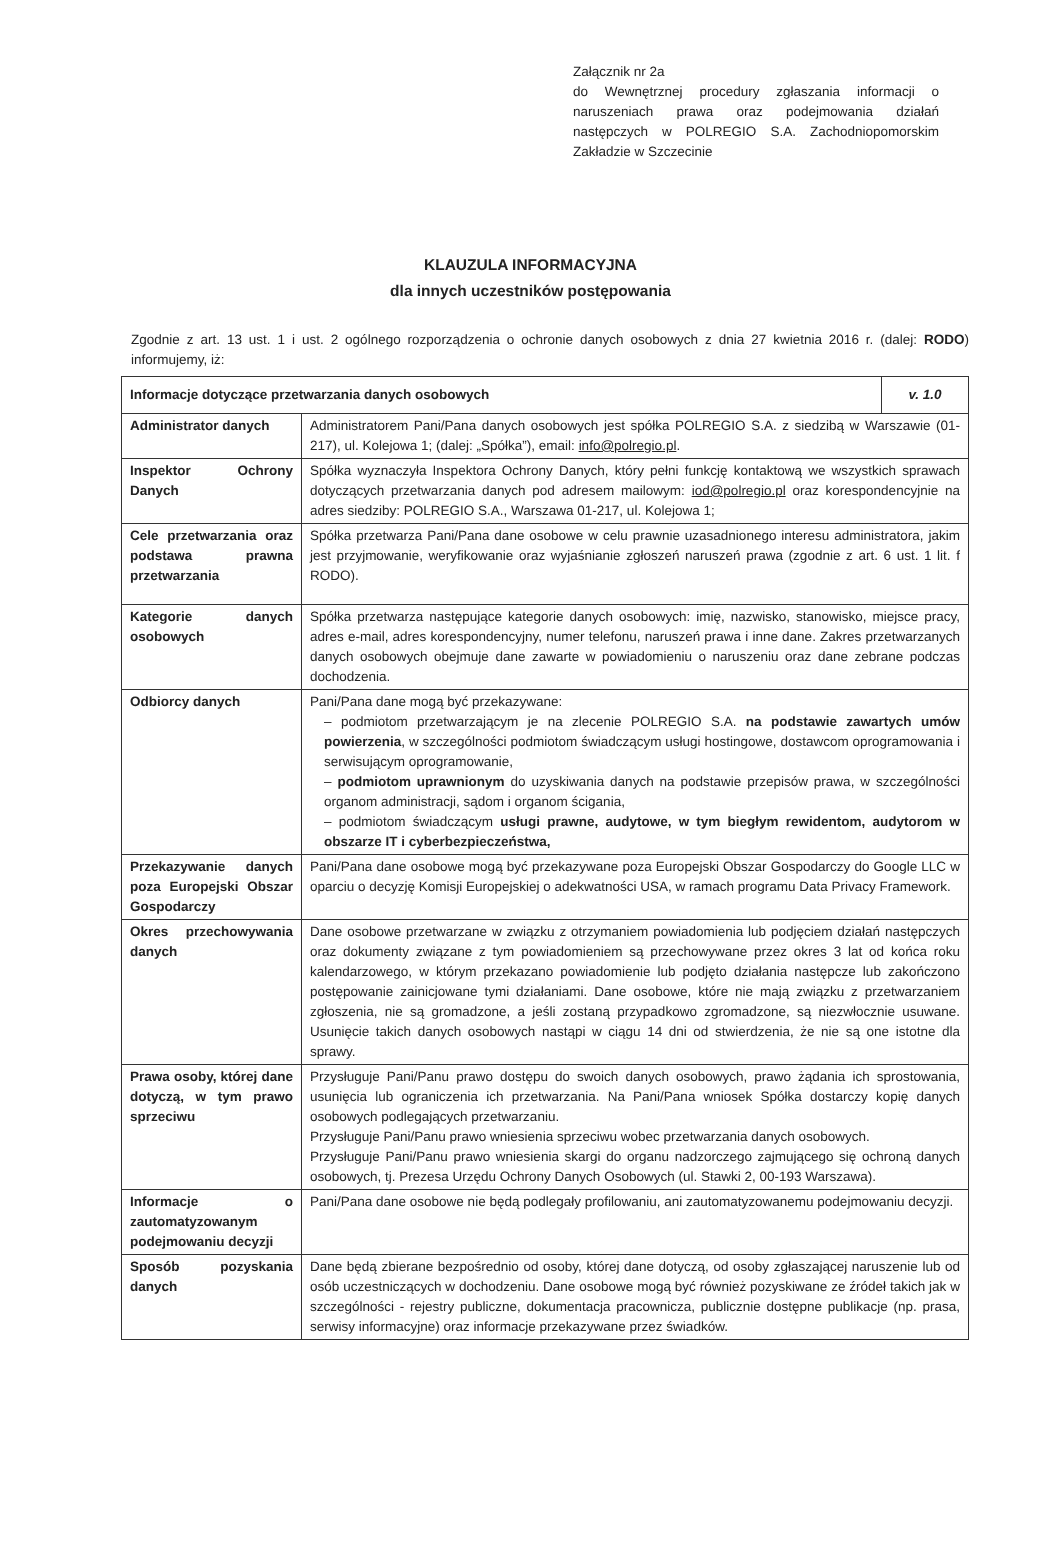Załącznik nr 2a
do Wewnętrznej procedury zgłaszania informacji o naruszeniach prawa oraz podejmowania działań następczych w POLREGIO S.A. Zachodniopomorskim Zakładzie w Szczecinie
KLAUZULA INFORMACYJNA
dla innych uczestników postępowania
Zgodnie z art. 13 ust. 1 i ust. 2 ogólnego rozporządzenia o ochronie danych osobowych z dnia 27 kwietnia 2016 r. (dalej: RODO) informujemy, iż:
| Informacje dotyczące przetwarzania danych osobowych | | v. 1.0 |
| --- | --- | --- |
| Administrator danych | Administratorem Pani/Pana danych osobowych jest spółka POLREGIO S.A. z siedzibą w Warszawie (01-217), ul. Kolejowa 1; (dalej: „Spółka”), email: info@polregio.pl . | |
| Inspektor Ochrony Danych | Spółka wyznaczyła Inspektora Ochrony Danych, który pełni funkcję kontaktową we wszystkich sprawach dotyczących przetwarzania danych pod adresem mailowym: iod@polregio.pl oraz korespondencyjnie na adres siedziby: POLREGIO S.A., Warszawa 01-217, ul. Kolejowa 1; | |
| Cele przetwarzania oraz podstawa prawna przetwarzania | Spółka przetwarza Pani/Pana dane osobowe w celu prawnie uzasadnionego interesu administratora, jakim jest przyjmowanie, weryfikowanie oraz wyjaśnianie zgłoszeń naruszeń prawa (zgodnie z art. 6 ust. 1 lit. f RODO). | |
| Kategorie danych osobowych | Spółka przetwarza następujące kategorie danych osobowych: imię, nazwisko, stanowisko, miejsce pracy, adres e-mail, adres korespondencyjny, numer telefonu, naruszeń prawa i inne dane. Zakres przetwarzanych danych osobowych obejmuje dane zawarte w powiadomieniu o naruszeniu oraz dane zebrane podczas dochodzenia. | |
| Odbiorcy danych | Pani/Pana dane mogą być przekazywane: – podmiotom przetwarzającym je na zlecenie POLREGIO S.A. na podstawie zawartych umów powierzenia , w szczególności podmiotom świadczącym usługi hostingowe, dostawcom oprogramowania i serwisującym oprogramowanie, – podmiotom uprawnionym do uzyskiwania danych na podstawie przepisów prawa, w szczególności organom administracji, sądom i organom ścigania, – podmiotom świadczącym usługi prawne, audytowe, w tym biegłym rewidentom, audytorom w obszarze IT i cyberbezpieczeństwa, | |
| Przekazywanie danych poza Europejski Obszar Gospodarczy | Pani/Pana dane osobowe mogą być przekazywane poza Europejski Obszar Gospodarczy do Google LLC w oparciu o decyzję Komisji Europejskiej o adekwatności USA, w ramach programu Data Privacy Framework. | |
| Okres przechowywania danych | Dane osobowe przetwarzane w związku z otrzymaniem powiadomienia lub podjęciem działań następczych oraz dokumenty związane z tym powiadomieniem są przechowywane przez okres 3 lat od końca roku kalendarzowego, w którym przekazano powiadomienie lub podjęto działania następcze lub zakończono postępowanie zainicjowane tymi działaniami. Dane osobowe, które nie mają związku z przetwarzaniem zgłoszenia, nie są gromadzone, a jeśli zostaną przypadkowo zgromadzone, są niezwłocznie usuwane. Usunięcie takich danych osobowych nastąpi w ciągu 14 dni od stwierdzenia, że nie są one istotne dla sprawy. | |
| Prawa osoby, której dane dotyczą, w tym prawo sprzeciwu | Przysługuje Pani/Panu prawo dostępu do swoich danych osobowych, prawo żądania ich sprostowania, usunięcia lub ograniczenia ich przetwarzania. Na Pani/Pana wniosek Spółka dostarczy kopię danych osobowych podlegających przetwarzaniu. Przysługuje Pani/Panu prawo wniesienia sprzeciwu wobec przetwarzania danych osobowych. Przysługuje Pani/Panu prawo wniesienia skargi do organu nadzorczego zajmującego się ochroną danych osobowych, tj. Prezesa Urzędu Ochrony Danych Osobowych (ul. Stawki 2, 00-193 Warszawa). | |
| Informacje o zautomatyzowanym podejmowaniu decyzji | Pani/Pana dane osobowe nie będą podlegały profilowaniu, ani zautomatyzowanemu podejmowaniu decyzji. | |
| Sposób pozyskania danych | Dane będą zbierane bezpośrednio od osoby, której dane dotyczą, od osoby zgłaszającej naruszenie lub od osób uczestniczących w dochodzeniu. Dane osobowe mogą być również pozyskiwane ze źródeł takich jak w szczególności - rejestry publiczne, dokumentacja pracownicza, publicznie dostępne publikacje (np. prasa, serwisy informacyjne) oraz informacje przekazywane przez świadków. | |